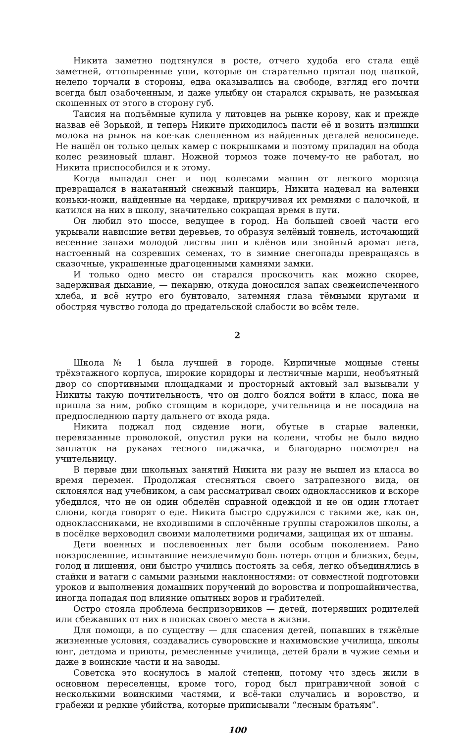Никита заметно подтянулся в росте, отчего худоба его стала ещё заметней, оттопыренные уши, которые он старательно прятал под шапкой, нелепо торчали в стороны, едва оказывались на свободе, взгляд его почти всегда был озабоченным, и даже улыбку он старался скрывать, не размыкая скошенных от этого в сторону губ.
Таисия на подъёмные купила у литовцев на рынке корову, как и прежде назвав её Зорькой, и теперь Никите приходилось пасти её и возить излишки молока на рынок на кое-как слепленном из найденных деталей велосипеде. Не нашёл он только целых камер с покрышками и поэтому приладил на обода колес резиновый шланг. Ножной тормоз тоже почему-то не работал, но Никита приспособился и к этому.
Когда выпадал снег и под колесами машин от легкого морозца превращался в накатанный снежный панцирь, Никита надевал на валенки коньки-ножи, найденные на чердаке, прикручивая их ремнями с палочкой, и катился на них в школу, значительно сокращая время в пути.
Он любил это шоссе, ведущее в город. На большей своей части его укрывали нависшие ветви деревьев, то образуя зелёный тоннель, источающий весенние запахи молодой листвы лип и клёнов или знойный аромат лета, настоенный на созревших семенах, то в зимние снегопады превращаясь в сказочные, украшенные драгоценными камнями замки.
И только одно место он старался проскочить как можно скорее, задерживая дыхание, — пекарню, откуда доносился запах свежеиспеченного хлеба, и всё нутро его бунтовало, затемняя глаза тёмными кругами и обостряя чувство голода до предательской слабости во всём теле.
2
Школа № 1 была лучшей в городе. Кирпичные мощные стены трёхэтажного корпуса, широкие коридоры и лестничные марши, необъятный двор со спортивными площадками и просторный актовый зал вызывали у Никиты такую почтительность, что он долго боялся войти в класс, пока не пришла за ним, робко стоящим в коридоре, учительница и не посадила на предпоследнюю парту дальнего от входа ряда.
Никита поджал под сидение ноги, обутые в старые валенки, перевязанные проволокой, опустил руки на колени, чтобы не было видно заплаток на рукавах тесного пиджачка, и благодарно посмотрел на учительницу.
В первые дни школьных занятий Никита ни разу не вышел из класса во время перемен. Продолжая стесняться своего затрапезного вида, он склонялся над учебником, а сам рассматривал своих одноклассников и вскоре убедился, что не он один обделён справной одеждой и не он один глотает слюни, когда говорят о еде. Никита быстро сдружился с такими же, как он, одноклассниками, не входившими в сплочённые группы старожилов школы, а в посёлке верховодил своими малолетними родичами, защищая их от шпаны.
Дети военных и послевоенных лет были особым поколением. Рано повзрослевшие, испытавшие неизлечимую боль потерь отцов и близких, беды, голод и лишения, они быстро учились постоять за себя, легко объединялись в стайки и ватаги с самыми разными наклонностями: от совместной подготовки уроков и выполнения домашних поручений до воровства и попрошайничества, иногда попадая под влияние опытных воров и грабителей.
Остро стояла проблема беспризорников — детей, потерявших родителей или сбежавших от них в поисках своего места в жизни.
Для помощи, а по существу — для спасения детей, попавших в тяжёлые жизненные условия, создавались суворовские и нахимовские училища, школы юнг, детдома и приюты, ремесленные училища, детей брали в чужие семьи и даже в воинские части и на заводы.
Советска это коснулось в малой степени, потому что здесь жили в основном переселенцы, кроме того, город был приграничной зоной с несколькими воинскими частями, и всё-таки случались и воровство, и грабежи и редкие убийства, которые приписывали “лесным братьям”.
100